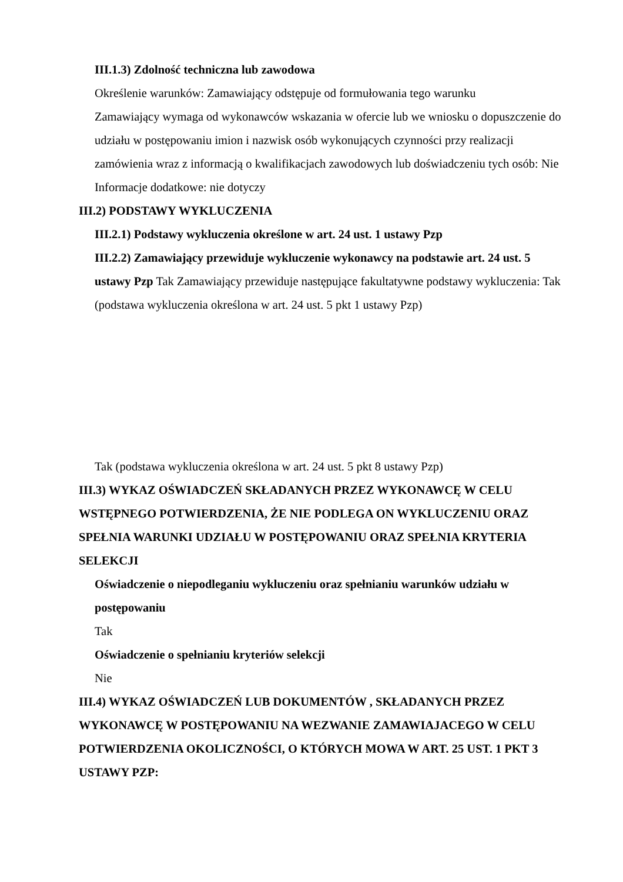III.1.3) Zdolność techniczna lub zawodowa
Określenie warunków: Zamawiający odstępuje od formułowania tego warunku
Zamawiający wymaga od wykonawców wskazania w ofercie lub we wniosku o dopuszczenie do udziału w postępowaniu imion i nazwisk osób wykonujących czynności przy realizacji zamówienia wraz z informacją o kwalifikacjach zawodowych lub doświadczeniu tych osób: Nie
Informacje dodatkowe: nie dotyczy
III.2) PODSTAWY WYKLUCZENIA
III.2.1) Podstawy wykluczenia określone w art. 24 ust. 1 ustawy Pzp
III.2.2) Zamawiający przewiduje wykluczenie wykonawcy na podstawie art. 24 ust. 5 ustawy Pzp Tak Zamawiający przewiduje następujące fakultatywne podstawy wykluczenia: Tak (podstawa wykluczenia określona w art. 24 ust. 5 pkt 1 ustawy Pzp)
Tak (podstawa wykluczenia określona w art. 24 ust. 5 pkt 8 ustawy Pzp)
III.3) WYKAZ OŚWIADCZEŃ SKŁADANYCH PRZEZ WYKONAWCĘ W CELU WSTĘPNEGO POTWIERDZENIA, ŻE NIE PODLEGA ON WYKLUCZENIU ORAZ SPEŁNIA WARUNKI UDZIAŁU W POSTĘPOWANIU ORAZ SPEŁNIA KRYTERIA SELEKCJI
Oświadczenie o niepodleganiu wykluczeniu oraz spełnianiu warunków udziału w postępowaniu
Tak
Oświadczenie o spełnianiu kryteriów selekcji
Nie
III.4) WYKAZ OŚWIADCZEŃ LUB DOKUMENTÓW , SKŁADANYCH PRZEZ WYKONAWCĘ W POSTĘPOWANIU NA WEZWANIE ZAMAWIAJACEGO W CELU POTWIERDZENIA OKOLICZNOŚCI, O KTÓRYCH MOWA W ART. 25 UST. 1 PKT 3 USTAWY PZP: